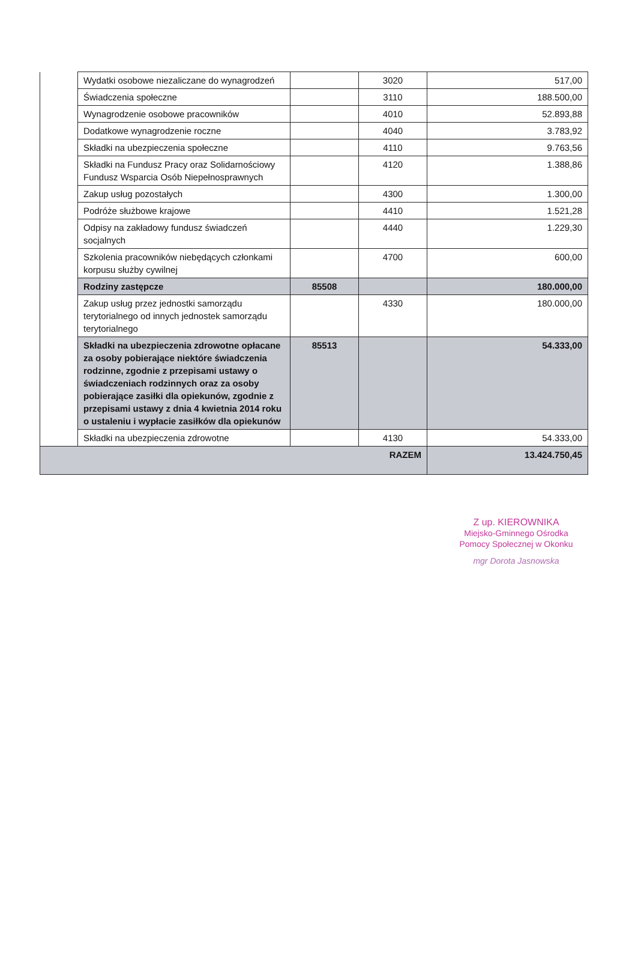| | Wydatki osobowe niezaliczane do wynagrodzeń | | 3020 | 517,00 |
| | Świadczenia społeczne | | 3110 | 188.500,00 |
| | Wynagrodzenie osobowe pracowników | | 4010 | 52.893,88 |
| | Dodatkowe wynagrodzenie roczne | | 4040 | 3.783,92 |
| | Składki na ubezpieczenia społeczne | | 4110 | 9.763,56 |
| | Składki na Fundusz Pracy oraz Solidarnościowy Fundusz Wsparcia Osób Niepełnosprawnych | | 4120 | 1.388,86 |
| | Zakup usług pozostałych | | 4300 | 1.300,00 |
| | Podróże służbowe krajowe | | 4410 | 1.521,28 |
| | Odpisy na zakładowy fundusz świadczeń socjalnych | | 4440 | 1.229,30 |
| | Szkolenia pracowników niebędących członkami korpusu służby cywilnej | | 4700 | 600,00 |
| | Rodziny zastępcze | 85508 | | 180.000,00 |
| | Zakup usług przez jednostki samorządu terytorialnego od innych jednostek samorządu terytorialnego | | 4330 | 180.000,00 |
| | Składki na ubezpieczenia zdrowotne opłacane za osoby pobierające niektóre świadczenia rodzinne, zgodnie z przepisami ustawy o świadczeniach rodzinnych oraz za osoby pobierające zasiłki dla opiekunów, zgodnie z przepisami ustawy z dnia 4 kwietnia 2014 roku o ustaleniu i wypłacie zasiłków dla opiekunów | 85513 | | 54.333,00 |
| | Składki na ubezpieczenia zdrowotne | | 4130 | 54.333,00 |
| RAZEM | | | | 13.424.750,45 |
Z up. KIEROWNIKA
Miejsko-Gminnego Ośrodka
Pomocy Społecznej w Okonku
mgr Dorota Jasnowska